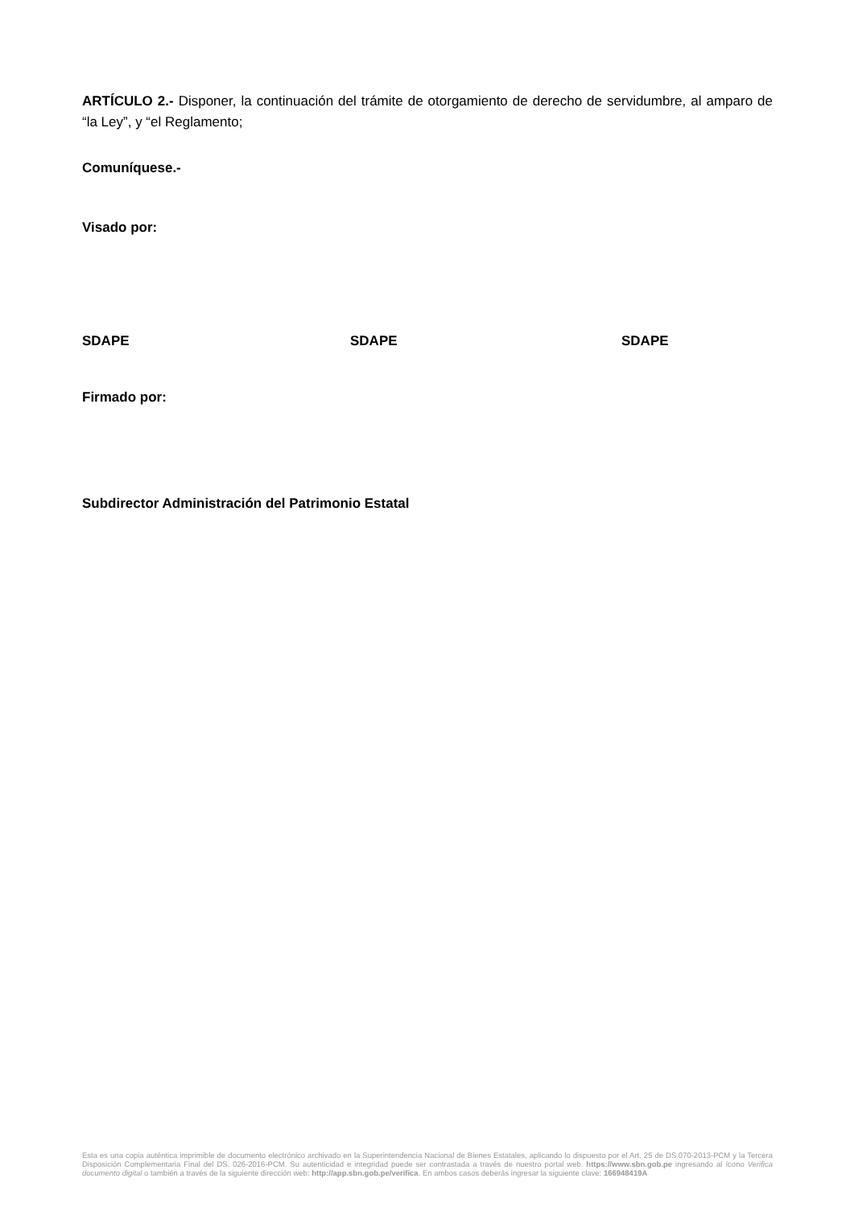ARTÍCULO 2.- Disponer, la continuación del trámite de otorgamiento de derecho de servidumbre, al amparo de “la Ley”, y “el Reglamento;
Comuníquese.-
Visado por:
SDAPE SDAPE SDAPE
Firmado por:
Subdirector Administración del Patrimonio Estatal
Esta es una copia auténtica imprimible de documento electrónico archivado en la Superintendencia Nacional de Bienes Estatales, aplicando lo dispuesto por el Art. 25 de DS.070-2013-PCM y la Tercera Disposición Complementaria Final del DS. 026-2016-PCM. Su autenticidad e integridad puede ser contrastada a través de nuestro portal web. https://www.sbn.gob.pe ingresando al ícono Verifica documento digital o también a través de la siguiente dirección web: http://app.sbn.gob.pe/verifica. En ambos casos deberás ingresar la siguiente clave: 166948419A